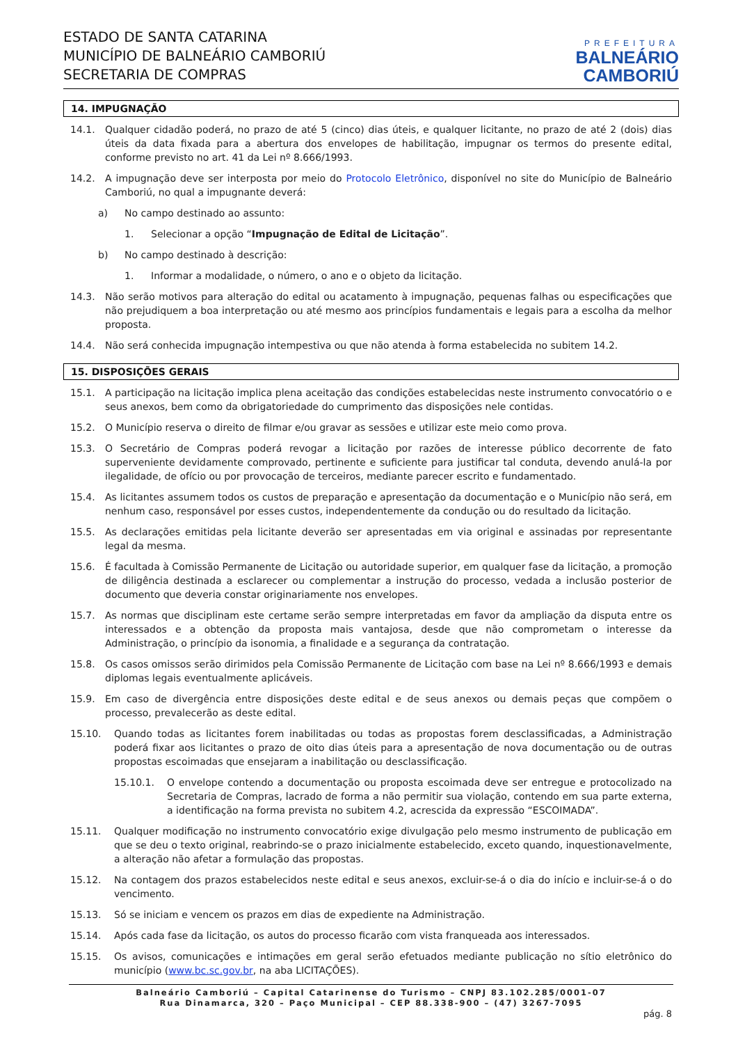ESTADO DE SANTA CATARINA
MUNICÍPIO DE BALNEÁRIO CAMBORIÚ
SECRETARIA DE COMPRAS
PREFEITURA
BALNEÁRIO
CAMBORIÚ
14. IMPUGNAÇÃO
14.1. Qualquer cidadão poderá, no prazo de até 5 (cinco) dias úteis, e qualquer licitante, no prazo de até 2 (dois) dias úteis da data fixada para a abertura dos envelopes de habilitação, impugnar os termos do presente edital, conforme previsto no art. 41 da Lei nº 8.666/1993.
14.2. A impugnação deve ser interposta por meio do Protocolo Eletrônico, disponível no site do Município de Balneário Camboriú, no qual a impugnante deverá:
a) No campo destinado ao assunto:
1. Selecionar a opção “Impugnação de Edital de Licitação”.
b) No campo destinado à descrição:
1. Informar a modalidade, o número, o ano e o objeto da licitação.
14.3. Não serão motivos para alteração do edital ou acatamento à impugnação, pequenas falhas ou especificações que não prejudiquem a boa interpretação ou até mesmo aos princípios fundamentais e legais para a escolha da melhor proposta.
14.4. Não será conhecida impugnação intempestiva ou que não atenda à forma estabelecida no subitem 14.2.
15. DISPOSIÇÕES GERAIS
15.1. A participação na licitação implica plena aceitação das condições estabelecidas neste instrumento convocatório o e seus anexos, bem como da obrigatoriedade do cumprimento das disposições nele contidas.
15.2. O Município reserva o direito de filmar e/ou gravar as sessões e utilizar este meio como prova.
15.3. O Secretário de Compras poderá revogar a licitação por razões de interesse público decorrente de fato superveniente devidamente comprovado, pertinente e suficiente para justificar tal conduta, devendo anulá-la por ilegalidade, de ofício ou por provocação de terceiros, mediante parecer escrito e fundamentado.
15.4. As licitantes assumem todos os custos de preparação e apresentação da documentação e o Município não será, em nenhum caso, responsável por esses custos, independentemente da condução ou do resultado da licitação.
15.5. As declarações emitidas pela licitante deverão ser apresentadas em via original e assinadas por representante legal da mesma.
15.6. É facultada à Comissão Permanente de Licitação ou autoridade superior, em qualquer fase da licitação, a promoção de diligência destinada a esclarecer ou complementar a instrução do processo, vedada a inclusão posterior de documento que deveria constar originariamente nos envelopes.
15.7. As normas que disciplinam este certame serão sempre interpretadas em favor da ampliação da disputa entre os interessados e a obtenção da proposta mais vantajosa, desde que não comprometam o interesse da Administração, o princípio da isonomia, a finalidade e a segurança da contratação.
15.8. Os casos omissos serão dirimidos pela Comissão Permanente de Licitação com base na Lei nº 8.666/1993 e demais diplomas legais eventualmente aplicáveis.
15.9. Em caso de divergência entre disposições deste edital e de seus anexos ou demais peças que compõem o processo, prevalecerão as deste edital.
15.10. Quando todas as licitantes forem inabilitadas ou todas as propostas forem desclassificadas, a Administração poderá fixar aos licitantes o prazo de oito dias úteis para a apresentação de nova documentação ou de outras propostas escoimadas que ensejaram a inabilitação ou desclassificação.
15.10.1. O envelope contendo a documentação ou proposta escoimada deve ser entregue e protocolizado na Secretaria de Compras, lacrado de forma a não permitir sua violação, contendo em sua parte externa, a identificação na forma prevista no subitem 4.2, acrescida da expressão “ESCOIMADA”.
15.11. Qualquer modificação no instrumento convocatório exige divulgação pelo mesmo instrumento de publicação em que se deu o texto original, reabrindo-se o prazo inicialmente estabelecido, exceto quando, inquestionavelmente, a alteração não afetar a formulação das propostas.
15.12. Na contagem dos prazos estabelecidos neste edital e seus anexos, excluir-se-á o dia do início e incluir-se-á o do vencimento.
15.13. Só se iniciam e vencem os prazos em dias de expediente na Administração.
15.14. Após cada fase da licitação, os autos do processo ficarão com vista franqueada aos interessados.
15.15. Os avisos, comunicações e intimações em geral serão efetuados mediante publicação no sítio eletrônico do município (www.bc.sc.gov.br, na aba LICITAÇÕES).
Balneário Camboriú – Capital Catarinense do Turismo – CNPJ 83.102.285/0001-07
Rua Dinamarca, 320 – Paço Municipal – CEP 88.338-900 – (47) 3267-7095
pág. 8